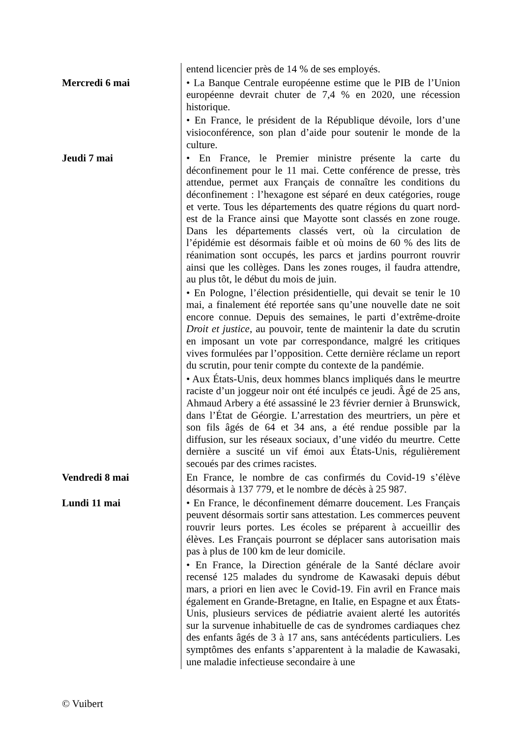| | entend licencier près de 14 % de ses employés. |
| Mercredi 6 mai | • La Banque Centrale européenne estime que le PIB de l’Union européenne devrait chuter de 7,4 % en 2020, une récession historique. |
| | • En France, le président de la République dévoile, lors d’une visioconférence, son plan d’aide pour soutenir le monde de la culture. |
| Jeudi 7 mai | • En France, le Premier ministre présente la carte du déconfinement pour le 11 mai. Cette conférence de presse, très attendue, permet aux Français de connaître les conditions du déconfinement : l’hexagone est séparé en deux catégories, rouge et verte. Tous les départements des quatre régions du quart nord-est de la France ainsi que Mayotte sont classés en zone rouge. Dans les départements classés vert, où la circulation de l’épidémie est désormais faible et où moins de 60 % des lits de réanimation sont occupés, les parcs et jardins pourront rouvrir ainsi que les collèges. Dans les zones rouges, il faudra attendre, au plus tôt, le début du mois de juin. |
| | • En Pologne, l’élection présidentielle, qui devait se tenir le 10 mai, a finalement été reportée sans qu’une nouvelle date ne soit encore connue. Depuis des semaines, le parti d’extrême-droite Droit et justice , au pouvoir, tente de maintenir la date du scrutin en imposant un vote par correspondance, malgré les critiques vives formulées par l’opposition. Cette dernière réclame un report du scrutin, pour tenir compte du contexte de la pandémie. |
| | • Aux États-Unis, deux hommes blancs impliqués dans le meurtre raciste d’un joggeur noir ont été inculpés ce jeudi. Âgé de 25 ans, Ahmaud Arbery a été assassiné le 23 février dernier à Brunswick, dans l’État de Géorgie. L’arrestation des meurtriers, un père et son fils âgés de 64 et 34 ans, a été rendue possible par la diffusion, sur les réseaux sociaux, d’une vidéo du meurtre. Cette dernière a suscité un vif émoi aux États-Unis, régulièrement secoués par des crimes racistes. |
| Vendredi 8 mai | En France, le nombre de cas confirmés du Covid-19 s’élève désormais à 137 779, et le nombre de décès à 25 987. |
| Lundi 11 mai | • En France, le déconfinement démarre doucement. Les Français peuvent désormais sortir sans attestation. Les commerces peuvent rouvrir leurs portes. Les écoles se préparent à accueillir des élèves. Les Français pourront se déplacer sans autorisation mais pas à plus de 100 km de leur domicile. |
| | • En France, la Direction générale de la Santé déclare avoir recensé 125 malades du syndrome de Kawasaki depuis début mars, a priori en lien avec le Covid-19. Fin avril en France mais également en Grande-Bretagne, en Italie, en Espagne et aux États-Unis, plusieurs services de pédiatrie avaient alerté les autorités sur la survenue inhabituelle de cas de syndromes cardiaques chez des enfants âgés de 3 à 17 ans, sans antécédents particuliers. Les symptômes des enfants s’apparentent à la maladie de Kawasaki, une maladie infectieuse secondaire à une |
© Vuibert